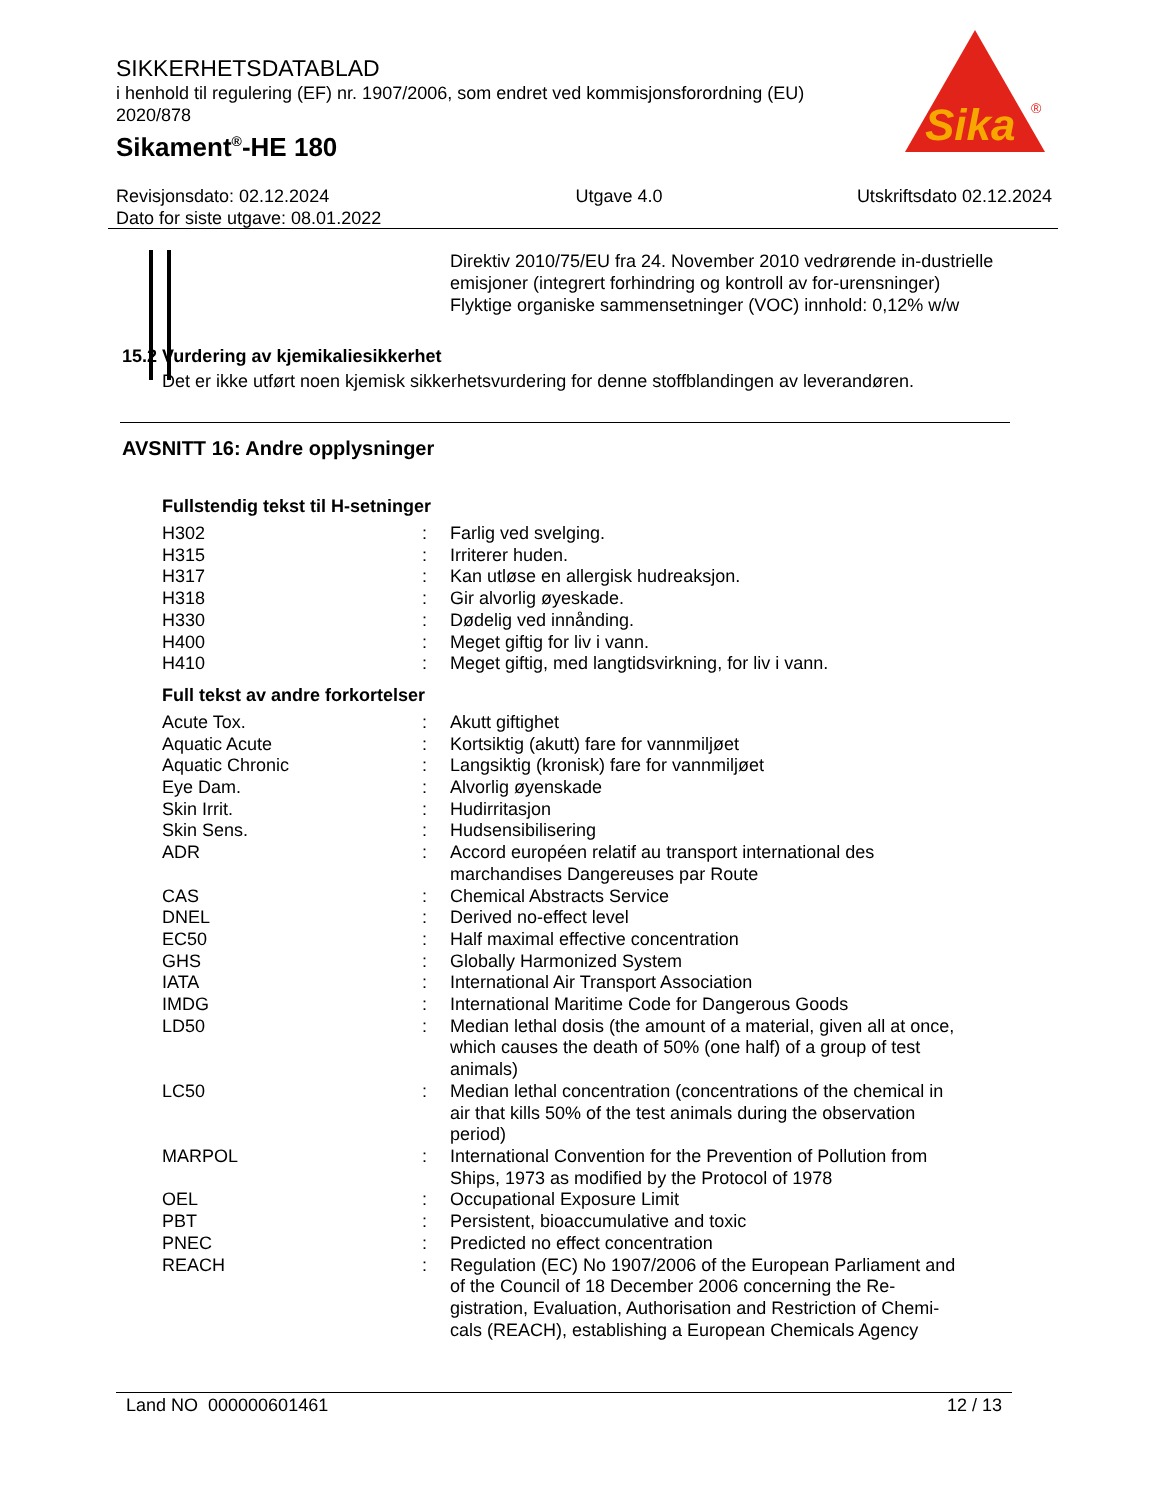SIKKERHETSDATABLAD
i henhold til regulering (EF) nr. 1907/2006, som endret ved kommisjonsforordning (EU) 2020/878
Sikament<sup>®</sup>-HE 180
Sika
®
Revisjonsdato: 02.12.2024
Dato for siste utgave: 08.01.2022
Utgave 4.0 Utskriftsdato 02.12.2024
Direktiv 2010/75/EU fra 24. November 2010 vedrørende in-dustrielle emisjoner (integrert forhindring og kontroll av for-urensninger)
Flyktige organiske sammensetninger (VOC) innhold: 0,12% w/w
15.2 Vurdering av kjemikaliesikkerhet
Det er ikke utført noen kjemisk sikkerhetsvurdering for denne stoffblandingen av leverandøren.
AVSNITT 16: Andre opplysninger
Fullstendig tekst til H-setninger
| H302 | : | Farlig ved svelging. |
| H315 | : | Irriterer huden. |
| H317 | : | Kan utløse en allergisk hudreaksjon. |
| H318 | : | Gir alvorlig øyeskade. |
| H330 | : | Dødelig ved innånding. |
| H400 | : | Meget giftig for liv i vann. |
| H410 | : | Meget giftig, med langtidsvirkning, for liv i vann. |
Full tekst av andre forkortelser
| Acute Tox. | : | Akutt giftighet |
| Aquatic Acute | : | Kortsiktig (akutt) fare for vannmiljøet |
| Aquatic Chronic | : | Langsiktig (kronisk) fare for vannmiljøet |
| Eye Dam. | : | Alvorlig øyenskade |
| Skin Irrit. | : | Hudirritasjon |
| Skin Sens. | : | Hudsensibilisering |
| ADR | : | Accord européen relatif au transport international des marchandises Dangereuses par Route |
| CAS | : | Chemical Abstracts Service |
| DNEL | : | Derived no-effect level |
| EC50 | : | Half maximal effective concentration |
| GHS | : | Globally Harmonized System |
| IATA | : | International Air Transport Association |
| IMDG | : | International Maritime Code for Dangerous Goods |
| LD50 | : | Median lethal dosis (the amount of a material, given all at once, which causes the death of 50% (one half) of a group of test animals) |
| LC50 | : | Median lethal concentration (concentrations of the chemical in air that kills 50% of the test animals during the observation period) |
| MARPOL | : | International Convention for the Prevention of Pollution from Ships, 1973 as modified by the Protocol of 1978 |
| OEL | : | Occupational Exposure Limit |
| PBT | : | Persistent, bioaccumulative and toxic |
| PNEC | : | Predicted no effect concentration |
| REACH | : | Regulation (EC) No 1907/2006 of the European Parliament and of the Council of 18 December 2006 concerning the Re-gistration, Evaluation, Authorisation and Restriction of Chemi-cals (REACH), establishing a European Chemicals Agency |
Land NO 000000601461 12 / 13